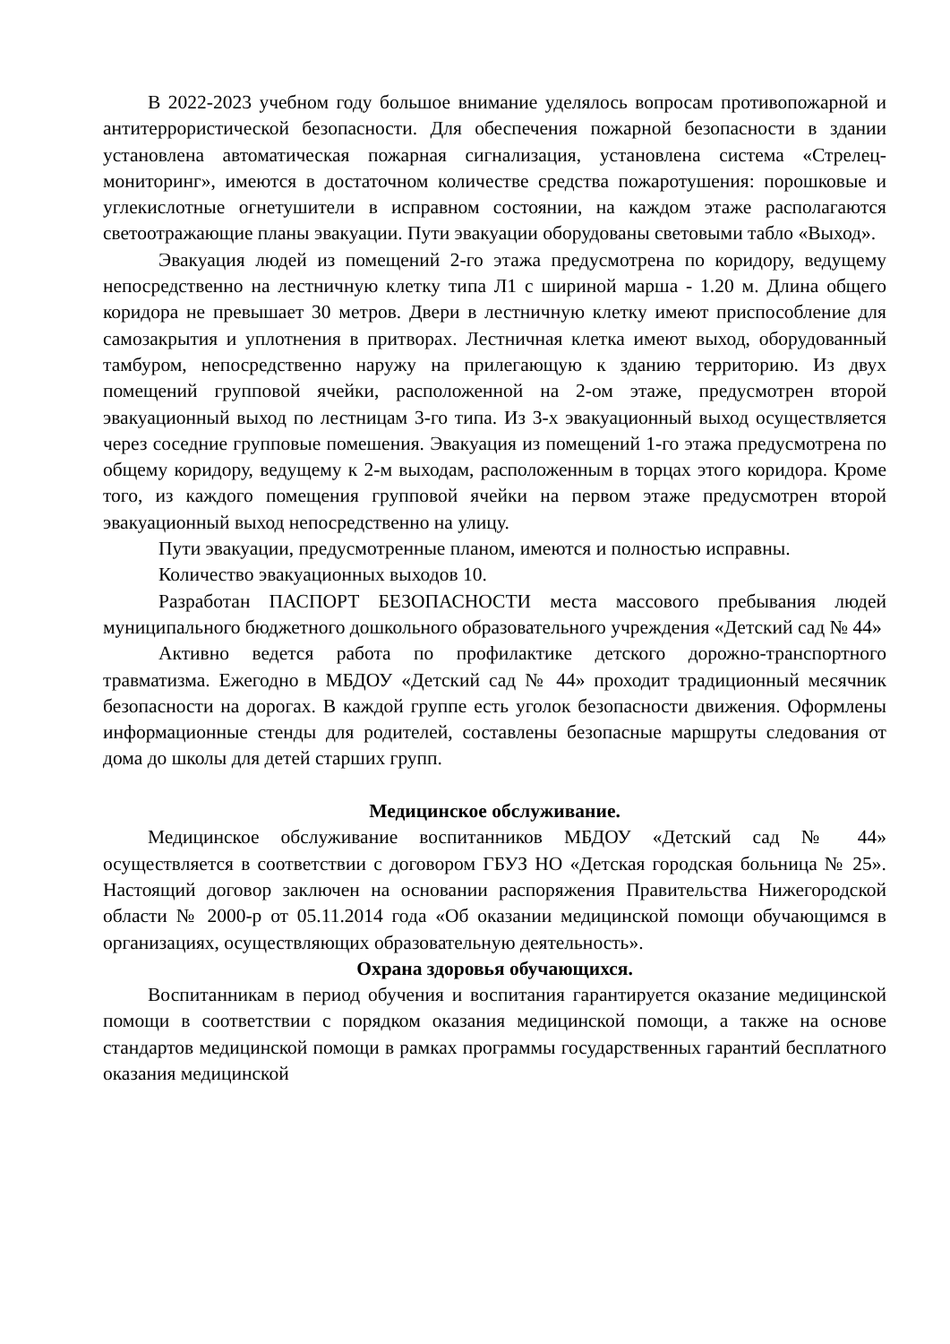В 2022-2023 учебном году большое внимание уделялось вопросам противопожарной и антитеррористической безопасности. Для обеспечения пожарной безопасности в здании установлена автоматическая пожарная сигнализация, установлена система «Стрелец-мониторинг», имеются в достаточном количестве средства пожаротушения: порошковые и углекислотные огнетушители в исправном состоянии, на каждом этаже располагаются светоотражающие планы эвакуации. Пути эвакуации оборудованы световыми табло «Выход».
Эвакуация людей из помещений 2-го этажа предусмотрена по коридору, ведущему непосредственно на лестничную клетку типа Л1 с шириной марша - 1.20 м. Длина общего коридора не превышает 30 метров. Двери в лестничную клетку имеют приспособление для самозакрытия и уплотнения в притворах. Лестничная клетка имеют выход, оборудованный тамбуром, непосредственно наружу на прилегающую к зданию территорию. Из двух помещений групповой ячейки, расположенной на 2-ом этаже, предусмотрен второй эвакуационный выход по лестницам 3-го типа. Из 3-х эвакуационный выход осуществляется через соседние групповые помешения. Эвакуация из помещений 1-го этажа предусмотрена по общему коридору, ведущему к 2-м выходам, расположенным в торцах этого коридора. Кроме того, из каждого помещения групповой ячейки на первом этаже предусмотрен второй эвакуационный выход непосредственно на улицу.
Пути эвакуации, предусмотренные планом, имеются и полностью исправны.
Количество эвакуационных выходов 10.
Разработан ПАСПОРТ БЕЗОПАСНОСТИ места массового пребывания людей муниципального бюджетного дошкольного образовательного учреждения «Детский сад № 44»
Активно ведется работа по профилактике детского дорожно-транспортного травматизма. Ежегодно в МБДОУ «Детский сад № 44» проходит традиционный месячник безопасности на дорогах. В каждой группе есть уголок безопасности движения. Оформлены информационные стенды для родителей, составлены безопасные маршруты следования от дома до школы для детей старших групп.
Медицинское обслуживание.
Медицинское обслуживание воспитанников МБДОУ «Детский сад № 44» осуществляется в соответствии с договором ГБУЗ НО «Детская городская больница № 25». Настоящий договор заключен на основании распоряжения Правительства Нижегородской области № 2000-р от 05.11.2014 года «Об оказании медицинской помощи обучающимся в организациях, осуществляющих образовательную деятельность».
Охрана здоровья обучающихся.
Воспитанникам в период обучения и воспитания гарантируется оказание медицинской помощи в соответствии с порядком оказания медицинской помощи, а также на основе стандартов медицинской помощи в рамках программы государственных гарантий бесплатного оказания медицинской